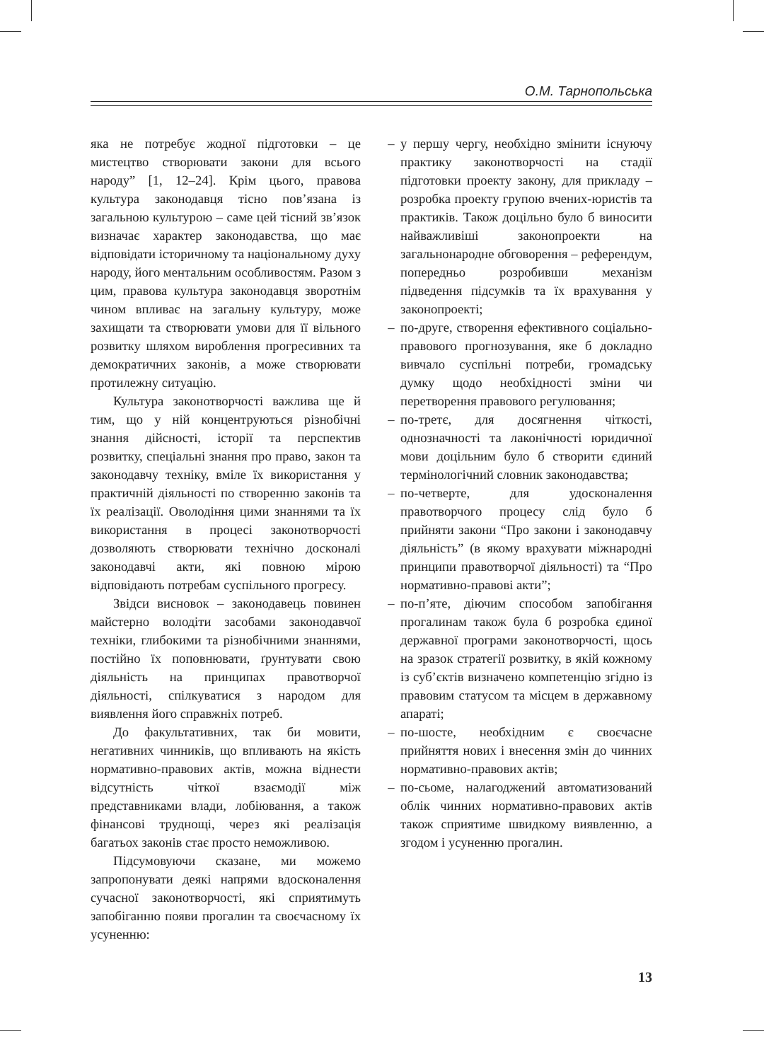О.М. Тарнопольська
яка не потребує жодної підготовки – це мистецтво створювати закони для всього народу” [1, 12–24]. Крім цього, правова культура законодавця тісно пов’язана із загальною культурою – саме цей тісний зв’язок визначає характер законодавства, що має відповідати історичному та національному духу народу, його ментальним особливостям. Разом з цим, правова культура законодавця зворотнім чином впливає на загальну культуру, може захищати та створювати умови для її вільного розвитку шляхом вироблення прогресивних та демократичних законів, а може створювати протилежну ситуацію.
Культура законотворчості важлива ще й тим, що у ній концентруються різнобічні знання дійсності, історії та перспектив розвитку, спеціальні знання про право, закон та законодавчу техніку, вміле їх використання у практичній діяльності по створенню законів та їх реалізації. Оволодіння цими знаннями та їх використання в процесі законотворчості дозволяють створювати технічно досконалі законодавчі акти, які повною мірою відповідають потребам суспільного прогресу.
Звідси висновок – законодавець повинен майстерно володіти засобами законодавчої техніки, глибокими та різнобічними знаннями, постійно їх поповнювати, ґрунтувати свою діяльність на принципах правотворчої діяльності, спілкуватися з народом для виявлення його справжніх потреб.
До факультативних, так би мовити, негативних чинників, що впливають на якість нормативно-правових актів, можна віднести відсутність чіткої взаємодії між представниками влади, лобіювання, а також фінансові труднощі, через які реалізація багатьох законів стає просто неможливою.
Підсумовуючи сказане, ми можемо запропонувати деякі напрями вдосконалення сучасної законотворчості, які сприятимуть запобіганню появи прогалин та своєчасному їх усуненню:
– у першу чергу, необхідно змінити існуючу практику законотворчості на стадії підготовки проекту закону, для прикладу – розробка проекту групою вчених-юристів та практиків. Також доцільно було б виносити найважливіші законопроекти на загальнонародне обговорення – референдум, попередньо розробивши механізм підведення підсумків та їх врахування у законопроекті;
– по-друге, створення ефективного соціально-правового прогнозування, яке б докладно вивчало суспільні потреби, громадську думку щодо необхідності зміни чи перетворення правового регулювання;
– по-третє, для досягнення чіткості, однозначності та лаконічності юридичної мови доцільним було б створити єдиний термінологічний словник законодавства;
– по-четверте, для удосконалення правотворчого процесу слід було б прийняти закони “Про закони і законодавчу діяльність” (в якому врахувати міжнародні принципи правотворчої діяльності) та “Про нормативно-правові акти”;
– по-п’яте, діючим способом запобігання прогалинам також була б розробка єдиної державної програми законотворчості, щось на зразок стратегії розвитку, в якій кожному із суб’єктів визначено компетенцію згідно із правовим статусом та місцем в державному апараті;
– по-шосте, необхідним є своєчасне прийняття нових і внесення змін до чинних нормативно-правових актів;
– по-сьоме, налагоджений автоматизований облік чинних нормативно-правових актів також сприятиме швидкому виявленню, а згодом і усуненню прогалин.
13